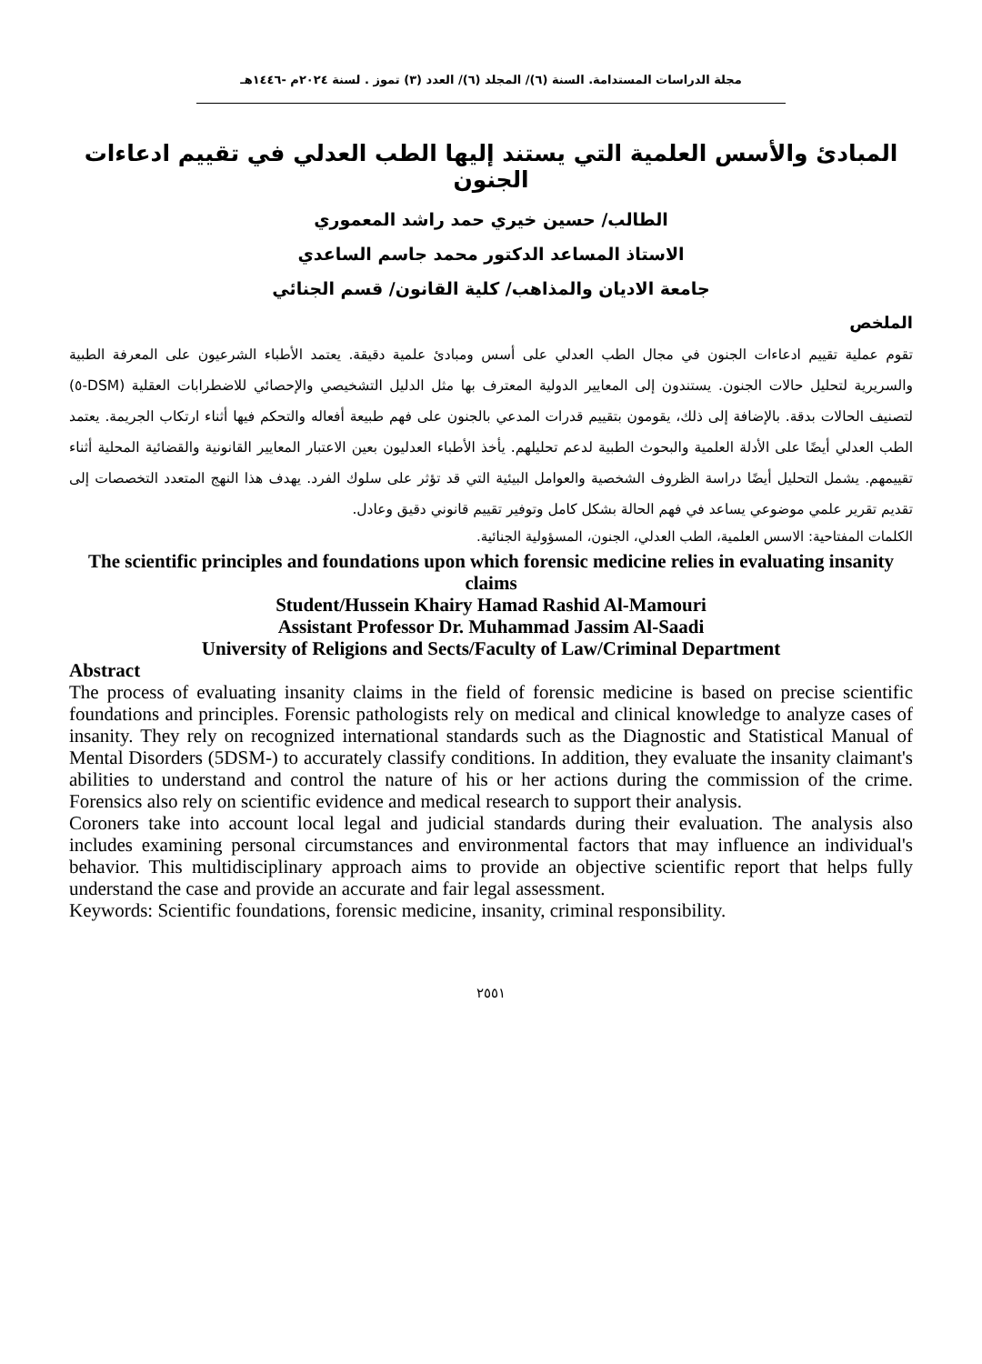مجلة الدراسات المستدامة. السنة (٦)/ المجلد (٦)/ العدد (٣) تموز . لسنة ٢٠٢٤م -١٤٤٦هـ
المبادئ والأسس العلمية التي يستند إليها الطب العدلي في تقييم ادعاءات الجنون
الطالب/ حسين خيري حمد راشد المعموري
الاستاذ المساعد الدكتور محمد جاسم الساعدي
جامعة الاديان والمذاهب/ كلية القانون/ قسم الجنائي
الملخص
تقوم عملية تقييم ادعاءات الجنون في مجال الطب العدلي على أسس ومبادئ علمية دقيقة. يعتمد الأطباء الشرعيون على المعرفة الطبية والسريرية لتحليل حالات الجنون. يستندون إلى المعايير الدولية المعترف بها مثل الدليل التشخيصي والإحصائي للاضطرابات العقلية (DSM-٥) لتصنيف الحالات بدقة. بالإضافة إلى ذلك، يقومون بتقييم قدرات المدعي بالجنون على فهم طبيعة أفعاله والتحكم فيها أثناء ارتكاب الجريمة. يعتمد الطب العدلي أيضًا على الأدلة العلمية والبحوث الطبية لدعم تحليلهم. يأخذ الأطباء العدليون بعين الاعتبار المعايير القانونية والقضائية المحلية أثناء تقييمهم. يشمل التحليل أيضًا دراسة الظروف الشخصية والعوامل البيئية التي قد تؤثر على سلوك الفرد. يهدف هذا النهج المتعدد التخصصات إلى تقديم تقرير علمي موضوعي يساعد في فهم الحالة بشكل كامل وتوفير تقييم قانوني دقيق وعادل.
الكلمات المفتاحية: الاسس العلمية، الطب العدلي، الجنون، المسؤولية الجنائية.
The scientific principles and foundations upon which forensic medicine relies in evaluating insanity claims
Student/Hussein Khairy Hamad Rashid Al-Mamouri
Assistant Professor Dr. Muhammad Jassim Al-Saadi
University of Religions and Sects/Faculty of Law/Criminal Department
Abstract
The process of evaluating insanity claims in the field of forensic medicine is based on precise scientific foundations and principles. Forensic pathologists rely on medical and clinical knowledge to analyze cases of insanity. They rely on recognized international standards such as the Diagnostic and Statistical Manual of Mental Disorders (5DSM-) to accurately classify conditions. In addition, they evaluate the insanity claimant's abilities to understand and control the nature of his or her actions during the commission of the crime. Forensics also rely on scientific evidence and medical research to support their analysis.
Coroners take into account local legal and judicial standards during their evaluation. The analysis also includes examining personal circumstances and environmental factors that may influence an individual's behavior. This multidisciplinary approach aims to provide an objective scientific report that helps fully understand the case and provide an accurate and fair legal assessment.
Keywords: Scientific foundations, forensic medicine, insanity, criminal responsibility.
٢٥٥١